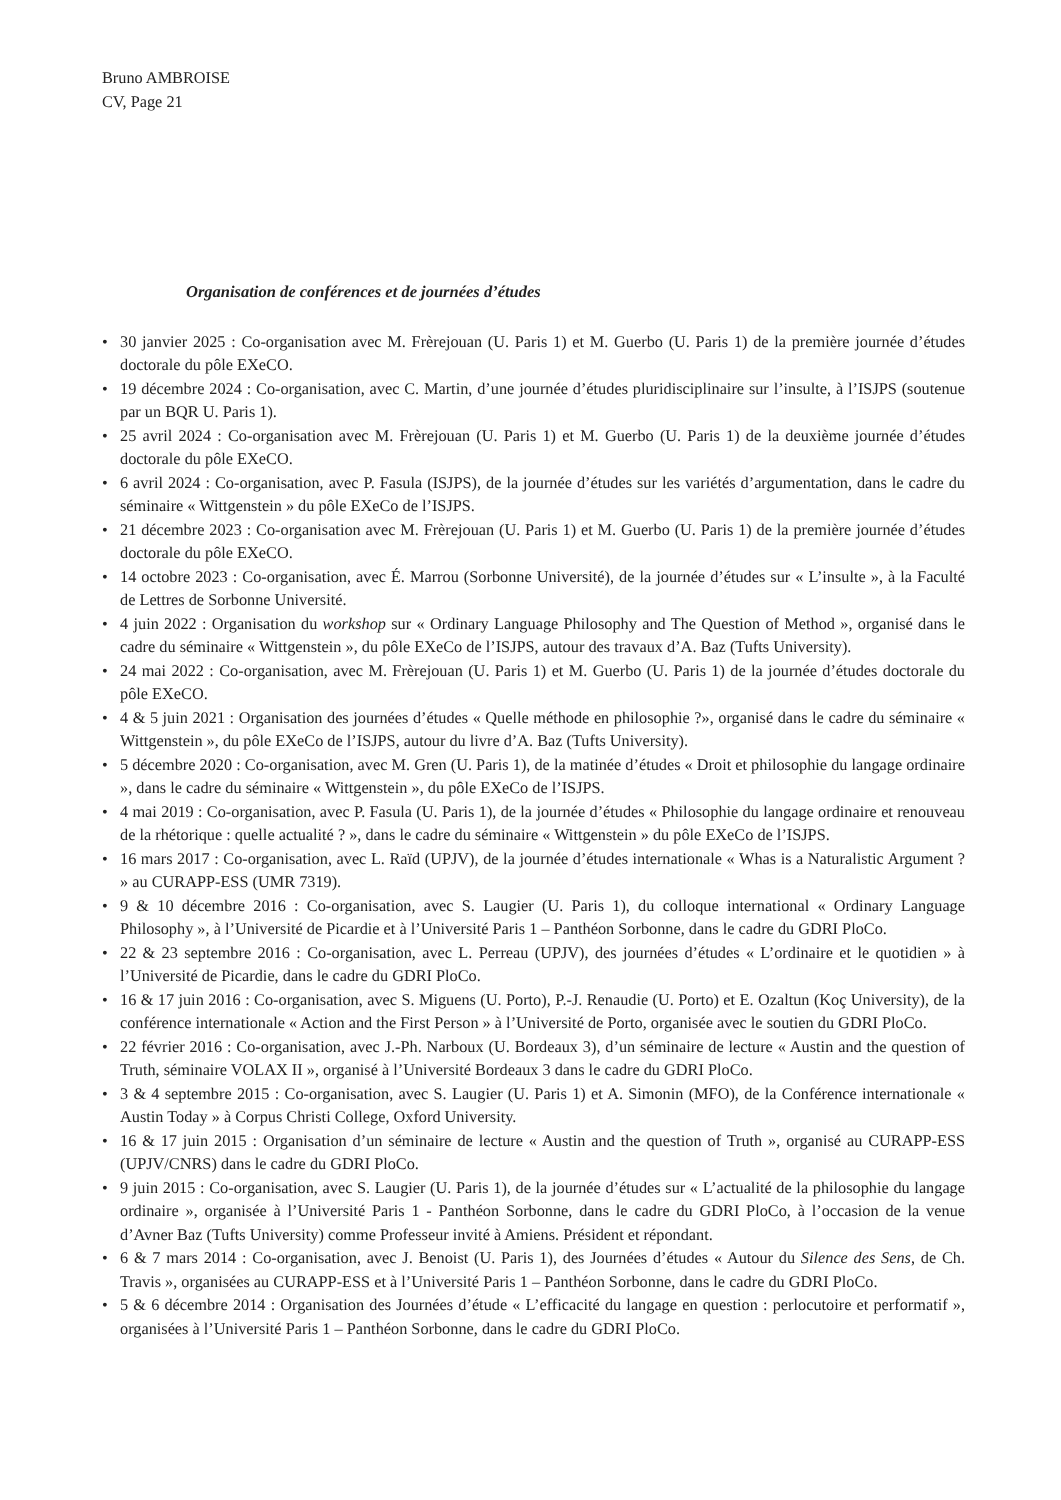Bruno AMBROISE
CV, Page 21
Organisation de conférences et de journées d’études
• 30 janvier 2025 : Co-organisation avec M. Frèrejouan (U. Paris 1) et M. Guerbo (U. Paris 1) de la première journée d’études doctorale du pôle EXeCO.
• 19 décembre 2024 : Co-organisation, avec C. Martin, d’une journée d’études pluridisciplinaire sur l’insulte, à l’ISJPS (soutenue par un BQR U. Paris 1).
• 25 avril 2024 : Co-organisation avec M. Frèrejouan (U. Paris 1) et M. Guerbo (U. Paris 1) de la deuxième journée d’études doctorale du pôle EXeCO.
• 6 avril 2024 : Co-organisation, avec P. Fasula (ISJPS), de la journée d’études sur les variétés d’argumentation, dans le cadre du séminaire « Wittgenstein » du pôle EXeCo de l’ISJPS.
• 21 décembre 2023 : Co-organisation avec M. Frèrejouan (U. Paris 1) et M. Guerbo (U. Paris 1) de la première journée d’études doctorale du pôle EXeCO.
• 14 octobre 2023 : Co-organisation, avec É. Marrou (Sorbonne Université), de la journée d’études sur « L’insulte », à la Faculté de Lettres de Sorbonne Université.
• 4 juin 2022 : Organisation du workshop sur « Ordinary Language Philosophy and The Question of Method », organisé dans le cadre du séminaire « Wittgenstein », du pôle EXeCo de l’ISJPS, autour des travaux d’A. Baz (Tufts University).
• 24 mai 2022 : Co-organisation, avec M. Frèrejouan (U. Paris 1) et M. Guerbo (U. Paris 1) de la journée d’études doctorale du pôle EXeCO.
• 4 & 5 juin 2021 : Organisation des journées d’études « Quelle méthode en philosophie ?», organisé dans le cadre du séminaire « Wittgenstein », du pôle EXeCo de l’ISJPS, autour du livre d’A. Baz (Tufts University).
• 5 décembre 2020 : Co-organisation, avec M. Gren (U. Paris 1), de la matinée d’études « Droit et philosophie du langage ordinaire », dans le cadre du séminaire « Wittgenstein », du pôle EXeCo de l’ISJPS.
• 4 mai 2019 : Co-organisation, avec P. Fasula (U. Paris 1), de la journée d’études « Philosophie du langage ordinaire et renouveau de la rhétorique : quelle actualité ? », dans le cadre du séminaire « Wittgenstein » du pôle EXeCo de l’ISJPS.
• 16 mars 2017 : Co-organisation, avec L. Raïd (UPJV), de la journée d’études internationale « Whas is a Naturalistic Argument ? » au CURAPP-ESS (UMR 7319).
• 9 & 10 décembre 2016 : Co-organisation, avec S. Laugier (U. Paris 1), du colloque international « Ordinary Language Philosophy », à l’Université de Picardie et à l’Université Paris 1 – Panthéon Sorbonne, dans le cadre du GDRI PloCo.
• 22 & 23 septembre 2016 : Co-organisation, avec L. Perreau (UPJV), des journées d’études « L’ordinaire et le quotidien » à l’Université de Picardie, dans le cadre du GDRI PloCo.
• 16 & 17 juin 2016 : Co-organisation, avec S. Miguens (U. Porto), P.-J. Renaudie (U. Porto) et E. Ozaltun (Koç University), de la conférence internationale « Action and the First Person » à l’Université de Porto, organisée avec le soutien du GDRI PloCo.
• 22 février 2016 : Co-organisation, avec J.-Ph. Narboux (U. Bordeaux 3), d’un séminaire de lecture « Austin and the question of Truth, séminaire VOLAX II », organisé à l’Université Bordeaux 3 dans le cadre du GDRI PloCo.
• 3 & 4 septembre 2015 : Co-organisation, avec S. Laugier (U. Paris 1) et A. Simonin (MFO), de la Conférence internationale « Austin Today » à Corpus Christi College, Oxford University.
• 16 & 17 juin 2015 : Organisation d’un séminaire de lecture « Austin and the question of Truth », organisé au CURAPP-ESS (UPJV/CNRS) dans le cadre du GDRI PloCo.
• 9 juin 2015 : Co-organisation, avec S. Laugier (U. Paris 1), de la journée d’études sur « L’actualité de la philosophie du langage ordinaire », organisée à l’Université Paris 1 - Panthéon Sorbonne, dans le cadre du GDRI PloCo, à l’occasion de la venue d’Avner Baz (Tufts University) comme Professeur invité à Amiens. Président et répondant.
• 6 & 7 mars 2014 : Co-organisation, avec J. Benoist (U. Paris 1), des Journées d’études « Autour du Silence des Sens, de Ch. Travis », organisées au CURAPP-ESS et à l’Université Paris 1 – Panthéon Sorbonne, dans le cadre du GDRI PloCo.
• 5 & 6 décembre 2014 : Organisation des Journées d’étude « L’efficacité du langage en question : perlocutoire et performatif », organisées à l’Université Paris 1 – Panthéon Sorbonne, dans le cadre du GDRI PloCo.